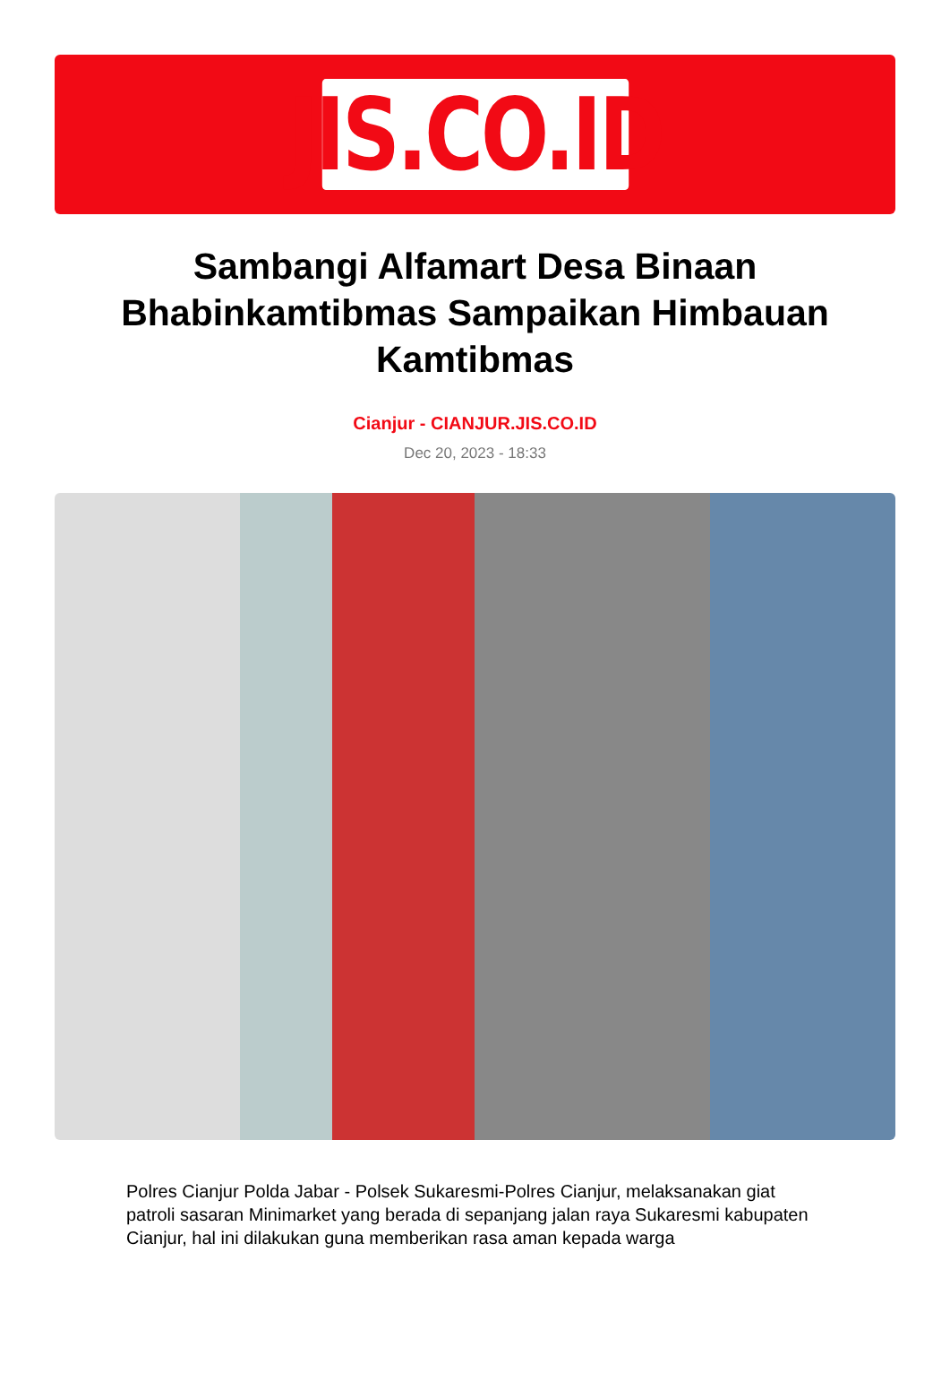JIS.CO.ID
Sambangi Alfamart Desa Binaan Bhabinkamtibmas Sampaikan Himbauan Kamtibmas
Cianjur - CIANJUR.JIS.CO.ID
Dec 20, 2023 - 18:33
Polres Cianjur Polda Jabar - Polsek Sukaresmi-Polres Cianjur, melaksanakan giat patroli sasaran Minimarket yang berada di sepanjang jalan raya Sukaresmi kabupaten Cianjur, hal ini dilakukan guna memberikan rasa aman kepada warga